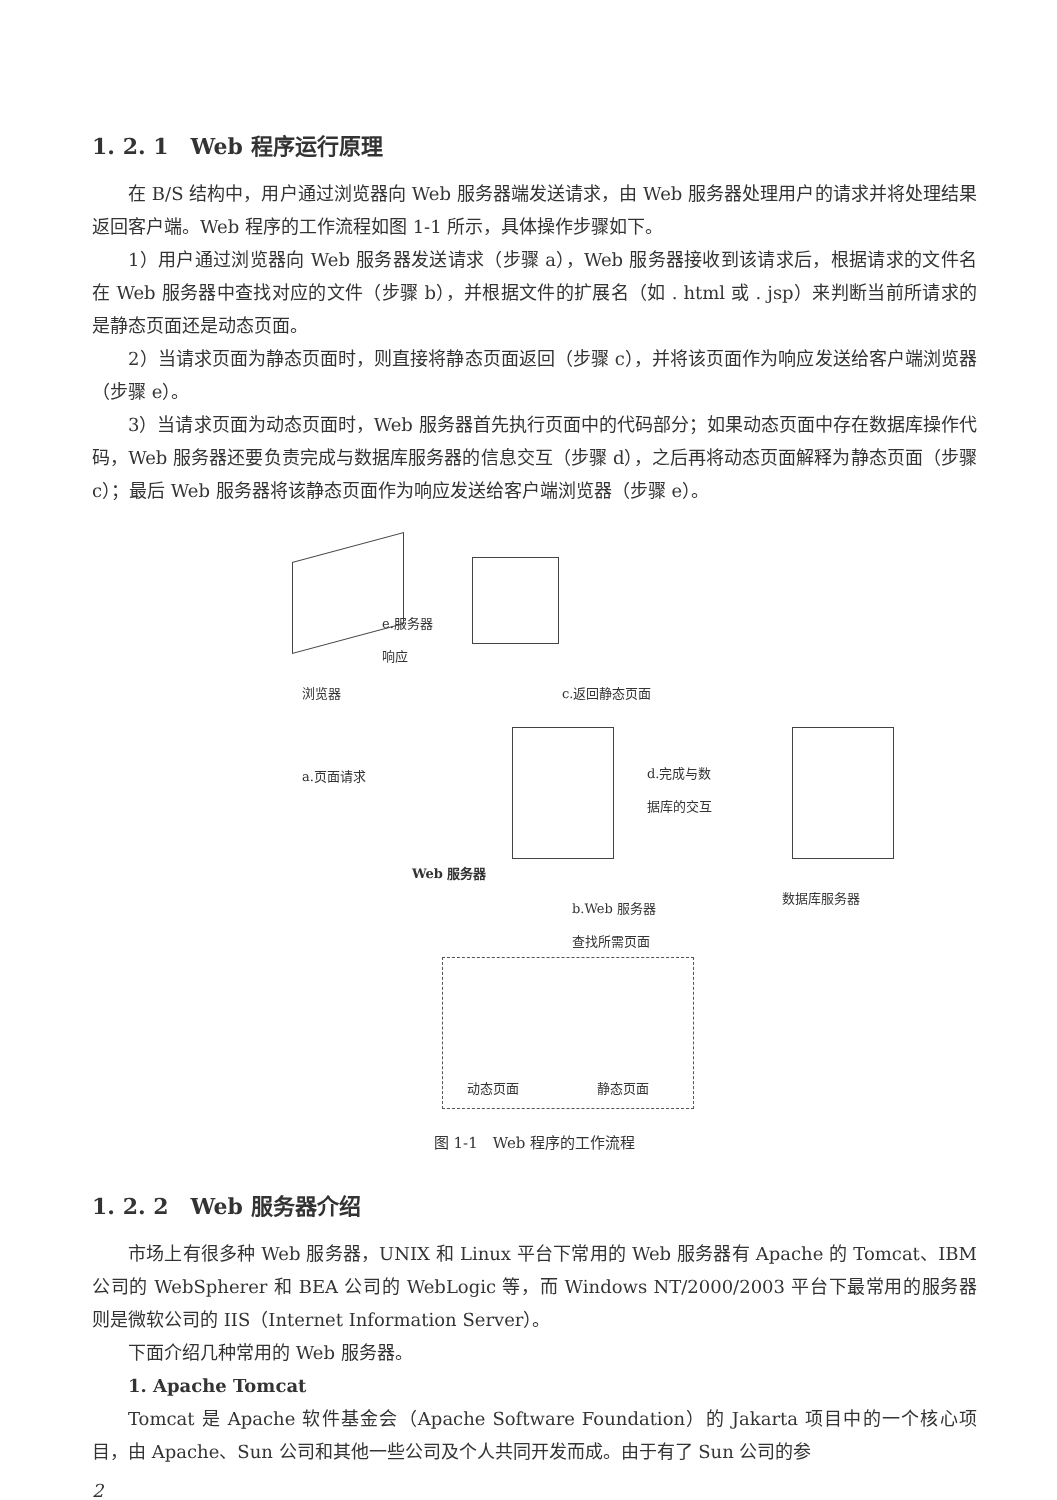1. 2. 1　Web 程序运行原理
在 B/S 结构中，用户通过浏览器向 Web 服务器端发送请求，由 Web 服务器处理用户的请求并将处理结果返回客户端。Web 程序的工作流程如图 1-1 所示，具体操作步骤如下。
1）用户通过浏览器向 Web 服务器发送请求（步骤 a），Web 服务器接收到该请求后，根据请求的文件名在 Web 服务器中查找对应的文件（步骤 b），并根据文件的扩展名（如 . html 或 . jsp）来判断当前所请求的是静态页面还是动态页面。
2）当请求页面为静态页面时，则直接将静态页面返回（步骤 c），并将该页面作为响应发送给客户端浏览器（步骤 e）。
3）当请求页面为动态页面时，Web 服务器首先执行页面中的代码部分；如果动态页面中存在数据库操作代码，Web 服务器还要负责完成与数据库服务器的信息交互（步骤 d），之后再将动态页面解释为静态页面（步骤 c）；最后 Web 服务器将该静态页面作为响应发送给客户端浏览器（步骤 e）。
e.服务器
响应
浏览器 c.返回静态页面
a.页面请求
d.完成与数
据库的交互
Web 服务器
b.Web 服务器
查找所需页面
数据库服务器
动态页面 静态页面
图 1-1　Web 程序的工作流程
1. 2. 2　Web 服务器介绍
市场上有很多种 Web 服务器，UNIX 和 Linux 平台下常用的 Web 服务器有 Apache 的 Tomcat、IBM 公司的 WebSpherer 和 BEA 公司的 WebLogic 等，而 Windows NT/2000/2003 平台下最常用的服务器则是微软公司的 IIS（Internet Information Server）。
下面介绍几种常用的 Web 服务器。
1. Apache Tomcat
Tomcat 是 Apache 软件基金会（Apache Software Foundation）的 Jakarta 项目中的一个核心项目，由 Apache、Sun 公司和其他一些公司及个人共同开发而成。由于有了 Sun 公司的参
2